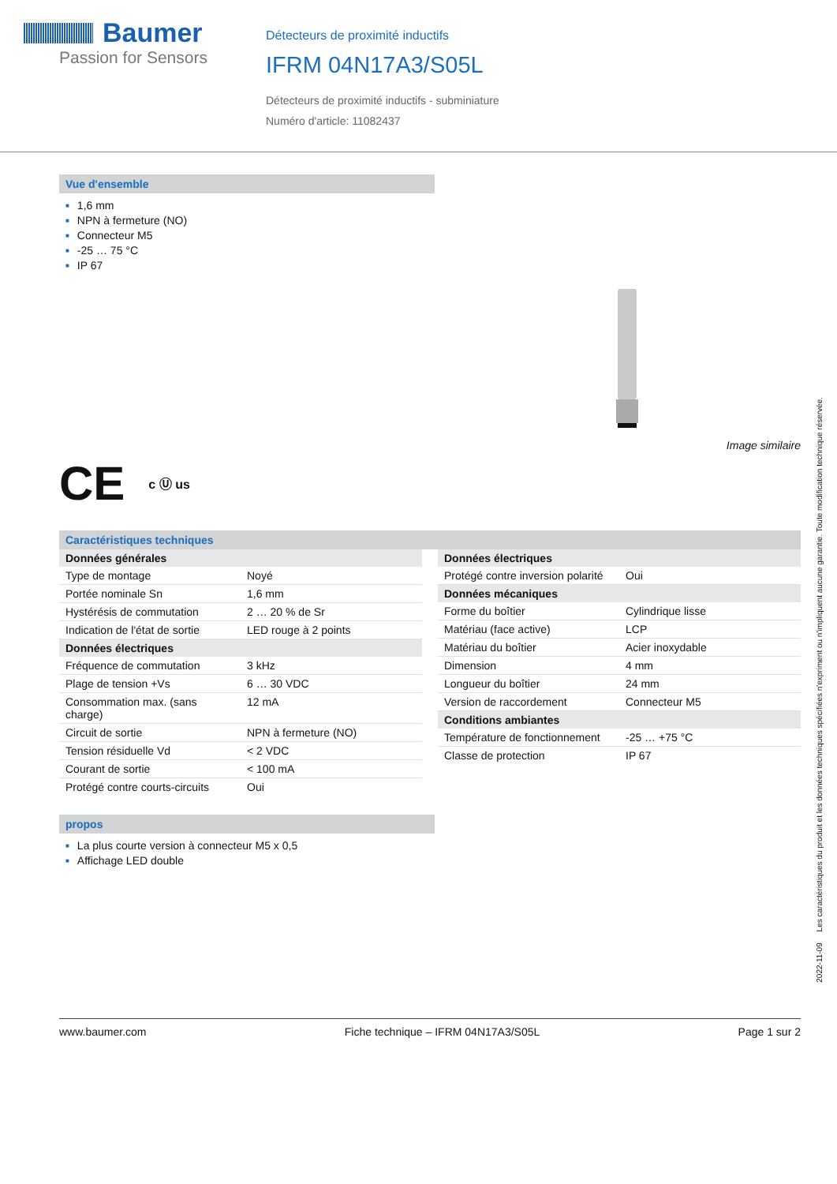Baumer
Passion for Sensors
Détecteurs de proximité inductifs
IFRM 04N17A3/S05L
Détecteurs de proximité inductifs - subminiature
Numéro d'article: 11082437
Vue d'ensemble
■ 1,6 mm
■ NPN à fermeture (NO)
■ Connecteur M5
■ -25 … 75 °C
■ IP 67
Image similaire
CE c Ⓤ us
Caractéristiques techniques
| Données générales | |
| --- | --- |
| Type de montage | Noyé |
| Portée nominale Sn | 1,6 mm |
| Hystérésis de commutation | 2 … 20 % de Sr |
| Indication de l'état de sortie | LED rouge à 2 points |
| Données électriques | |
| Fréquence de commutation | 3 kHz |
| Plage de tension +Vs | 6 … 30 VDC |
| Consommation max. (sans charge) | 12 mA |
| Circuit de sortie | NPN à fermeture (NO) |
| Tension résiduelle Vd | < 2 VDC |
| Courant de sortie | < 100 mA |
| Protégé contre courts-circuits | Oui |
| Données électriques | |
| --- | --- |
| Protégé contre inversion polarité | Oui |
| Données mécaniques | |
| Forme du boîtier | Cylindrique lisse |
| Matériau (face active) | LCP |
| Matériau du boîtier | Acier inoxydable |
| Dimension | 4 mm |
| Longueur du boîtier | 24 mm |
| Version de raccordement | Connecteur M5 |
| Conditions ambiantes | |
| Température de fonctionnement | -25 … +75 °C |
| Classe de protection | IP 67 |
propos
■ La plus courte version à connecteur M5 x 0,5
■ Affichage LED double
www.baumer.com Fiche technique – IFRM 04N17A3/S05L Page 1 sur 2
2022-11-09 Les caractéristiques du produit et les données techniques spécifiées n'expriment ou n'impliquent aucune garantie. Toute modification technique réservée.